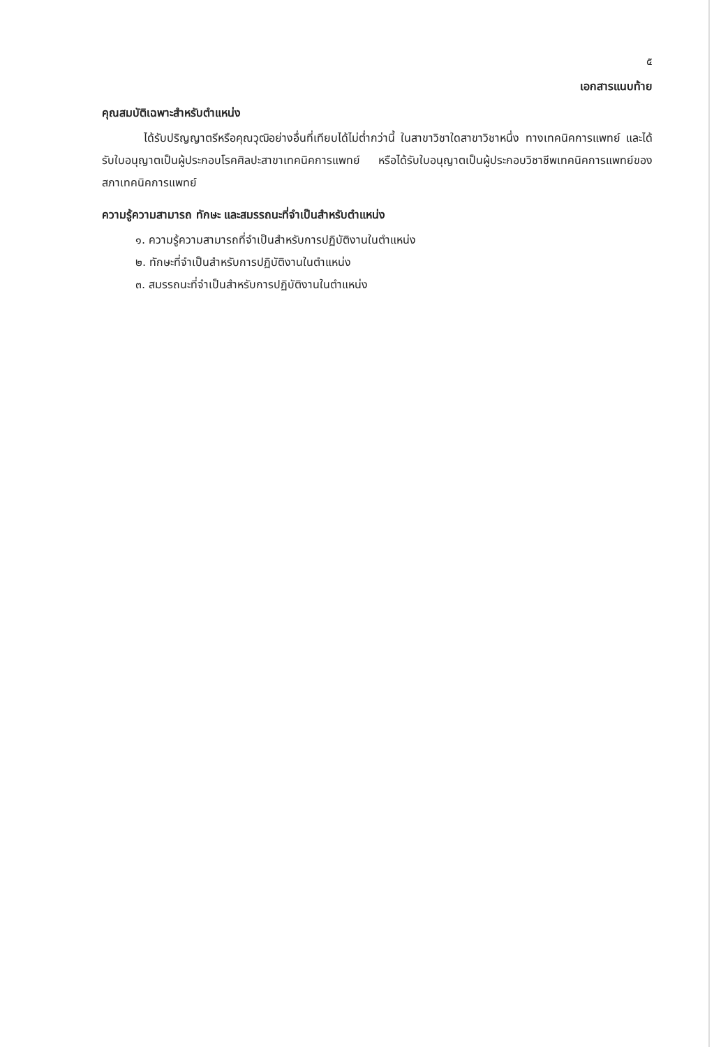๕
เอกสารแนบท้าย
คุณสมบัติเฉพาะสำหรับตำแหน่ง
ได้รับปริญญาตรีหรือคุณวุฒิอย่างอื่นที่เทียบได้ไม่ต่ำกว่านี้ ในสาขาวิชาใดสาขาวิชาหนึ่ง ทางเทคนิคการแพทย์ และได้รับใบอนุญาตเป็นผู้ประกอบโรคศิลปะสาขาเทคนิคการแพทย์ หรือได้รับใบอนุญาตเป็นผู้ประกอบวิชาชีพเทคนิคการแพทย์ของสภาเทคนิคการแพทย์
ความรู้ความสามารถ ทักษะ และสมรรถนะที่จำเป็นสำหรับตำแหน่ง
๑. ความรู้ความสามารถที่จำเป็นสำหรับการปฏิบัติงานในตำแหน่ง
๒. ทักษะที่จำเป็นสำหรับการปฏิบัติงานในตำแหน่ง
๓. สมรรถนะที่จำเป็นสำหรับการปฏิบัติงานในตำแหน่ง